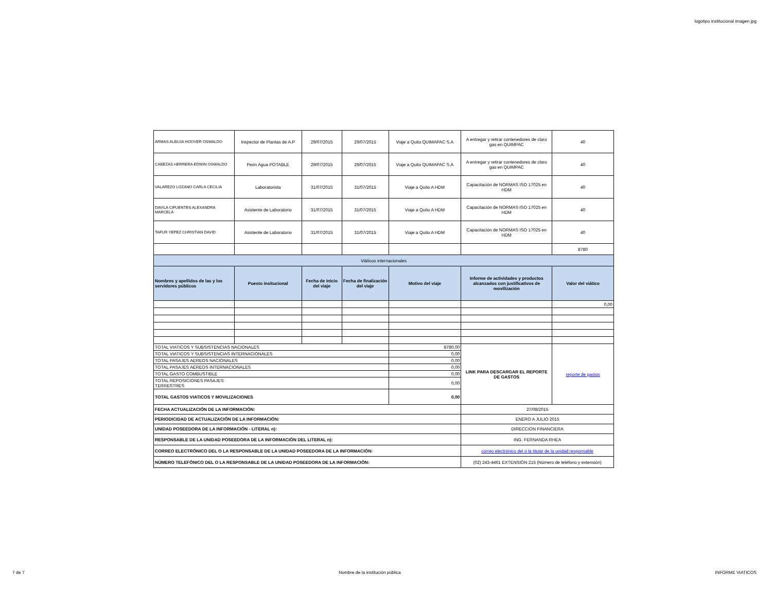logotipo institucional imagen jpg
| ARMAS ALBUJA HOOVER OSWALDO | Inspector de Plantas de A.P | 29/07/2015 | 29/07/2015 | Viaje a Quito QUIMAPAC S.A | A entregar y retirar contenedores de cloro gas en QUIMPAC | 40 |
| CABEZAS HERRERA EDWIN OSWALDO | Peón Agua POTABLE | 29/07/2015 | 29/07/2015 | Viaje a Quito QUIMAPAC S.A | A entregar y retirar contenedores de cloro gas en QUIMPAC | 40 |
| VALAREZO LOZANO CARLA CECILIA | Laboratorista | 31/07/2015 | 31/07/2015 | Viaje a Quito A HDM | Capacitación de NORMAS ISO 17025 en HDM | 40 |
| DAVILA CIFUENTES ALEXANDRA MARCELA | Asistente de Laboratorio | 31/07/2015 | 31/07/2015 | Viaje a Quito A HDM | Capacitación de NORMAS ISO 17025 en HDM | 40 |
| TAFUR YEPEZ CHRISTIAN DAVID | Asistente de Laboratorio | 31/07/2015 | 31/07/2015 | Viaje a Quito A HDM | Capacitación de NORMAS ISO 17025 en HDM | 40 |
| | | | | | | 8780 |
| Viáticos internacionales | | | | | | |
| Nombres y apellidos de las y los servidores públicos | Puesto insitucional | Fecha de inicio del viaje | Fecha de finalización del viaje | Motivo del viaje | Informe de actividades y productos alcanzados con justificativos de movilización | Valor del viático |
| | | | | | | 0,00 |
| TOTAL VIATICOS Y SUBSISTENCIAS NACIONALES | | | | 8780,00 | LINK PARA DESCARGAR EL REPORTE DE GASTOS | reporte de gastos |
| TOTAL VIATICOS Y SUBSISTENCIAS INTERNACIONALES | | | | 0,00 | | |
| TOTAL PASAJES AEREOS NACIONALES | | | | 0,00 | | |
| TOTAL PASAJES AEREOS INTERNACIONALES | | | | 0,00 | | |
| TOTAL GASTO COMBUSTIBLE | | | | 0,00 | | |
| TOTAL REPOSICIONES PASAJES TERRESTRES | | | | 0,00 | | |
| TOTAL GASTOS VIATICOS Y MOVILIZACIONES | | | | 0,00 | | |
| FECHA ACTUALIZACIÓN DE LA INFORMACIÓN: | | | | | 27/08/2015 | |
| PERIODICIDAD DE ACTUALIZACIÓN DE LA INFORMACIÓN: | | | | | ENERO A JULIO 2015 | |
| UNIDAD POSEEDORA DE LA INFORMACIÓN - LITERAL n): | | | | | DIRECCION FINANCIERA | |
| RESPONSABLE DE LA UNIDAD POSEEDORA DE LA INFORMACIÓN DEL LITERAL n): | | | | | ING. FERNANDA RHEA | |
| CORREO ELECTRÓNICO DEL O LA RESPONSABLE DE LA UNIDAD POSEEDORA DE LA INFORMACIÓN: | | | | | correo electrónico del o la titular de la unidad responsable | |
| NÚMERO TELEFÓNICO DEL O LA RESPONSABLE DE LA UNIDAD POSEEDORA DE LA INFORMACIÓN: | | | | | (02) 243-4461 EXTENSIÓN 215 (Número de teléfono y extensión) | |
7 de 7 Nombre de la institución pública INFORME VIATICOS